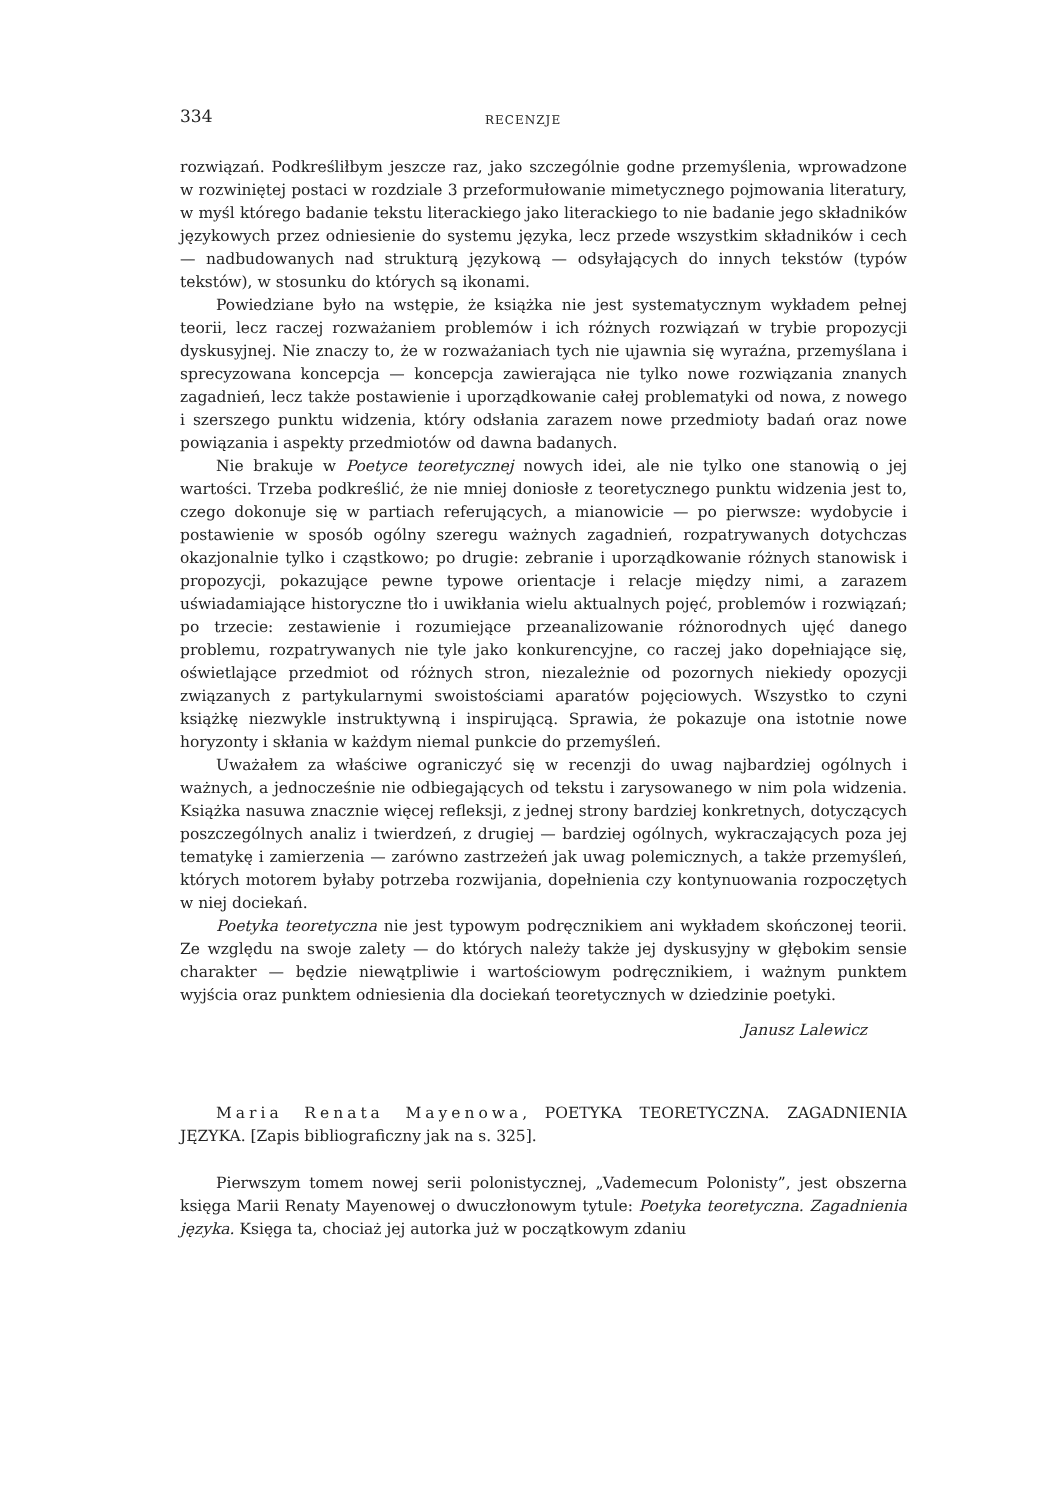334 RECENZJE
rozwiązań. Podkreśliłbym jeszcze raz, jako szczególnie godne przemyślenia, wprowadzone w rozwiniętej postaci w rozdziale 3 przeformułowanie mimetycznego pojmowania literatury, w myśl którego badanie tekstu literackiego jako literackiego to nie badanie jego składników językowych przez odniesienie do systemu języka, lecz przede wszystkim składników i cech — nadbudowanych nad strukturą językową — odsyłających do innych tekstów (typów tekstów), w stosunku do których są ikonami.
Powiedziane było na wstępie, że książka nie jest systematycznym wykładem pełnej teorii, lecz raczej rozważaniem problemów i ich różnych rozwiązań w trybie propozycji dyskusyjnej. Nie znaczy to, że w rozważaniach tych nie ujawnia się wyraźna, przemyślana i sprecyzowana koncepcja — koncepcja zawierająca nie tylko nowe rozwiązania znanych zagadnień, lecz także postawienie i uporządkowanie całej problematyki od nowa, z nowego i szerszego punktu widzenia, który odsłania zarazem nowe przedmioty badań oraz nowe powiązania i aspekty przedmiotów od dawna badanych.
Nie brakuje w Poetyce teoretycznej nowych idei, ale nie tylko one stanowią o jej wartości. Trzeba podkreślić, że nie mniej doniosłe z teoretycznego punktu widzenia jest to, czego dokonuje się w partiach referujących, a mianowicie — po pierwsze: wydobycie i postawienie w sposób ogólny szeregu ważnych zagadnień, rozpatrywanych dotychczas okazjonalnie tylko i cząstkowo; po drugie: zebranie i uporządkowanie różnych stanowisk i propozycji, pokazujące pewne typowe orientacje i relacje między nimi, a zarazem uświadamiające historyczne tło i uwikłania wielu aktualnych pojęć, problemów i rozwiązań; po trzecie: zestawienie i rozumiejące przeanalizowanie różnorodnych ujęć danego problemu, rozpatrywanych nie tyle jako konkurencyjne, co raczej jako dopełniające się, oświetlające przedmiot od różnych stron, niezależnie od pozornych niekiedy opozycji związanych z partykularnymi swoistościami aparatów pojęciowych. Wszystko to czyni książkę niezwykle instruktywną i inspirującą. Sprawia, że pokazuje ona istotnie nowe horyzonty i skłania w każdym niemal punkcie do przemyśleń.
Uważałem za właściwe ograniczyć się w recenzji do uwag najbardziej ogólnych i ważnych, a jednocześnie nie odbiegających od tekstu i zarysowanego w nim pola widzenia. Książka nasuwa znacznie więcej refleksji, z jednej strony bardziej konkretnych, dotyczących poszczególnych analiz i twierdzeń, z drugiej — bardziej ogólnych, wykraczających poza jej tematykę i zamierzenia — zarówno zastrzeżeń jak uwag polemicznych, a także przemyśleń, których motorem byłaby potrzeba rozwijania, dopełnienia czy kontynuowania rozpoczętych w niej dociekań.
Poetyka teoretyczna nie jest typowym podręcznikiem ani wykładem skończonej teorii. Ze względu na swoje zalety — do których należy także jej dyskusyjny w głębokim sensie charakter — będzie niewątpliwie i wartościowym podręcznikiem, i ważnym punktem wyjścia oraz punktem odniesienia dla dociekań teoretycznych w dziedzinie poetyki.
Janusz Lalewicz
Maria Renata Mayenowa, POETYKA TEORETYCZNA. ZAGADNIENIA JĘZYKA. [Zapis bibliograficzny jak na s. 325].
Pierwszym tomem nowej serii polonistycznej, „Vademecum Polonisty”, jest obszerna księga Marii Renaty Mayenowej o dwuczłonowym tytule: Poetyka teoretyczna. Zagadnienia języka. Księga ta, chociaż jej autorka już w początkowym zdaniu